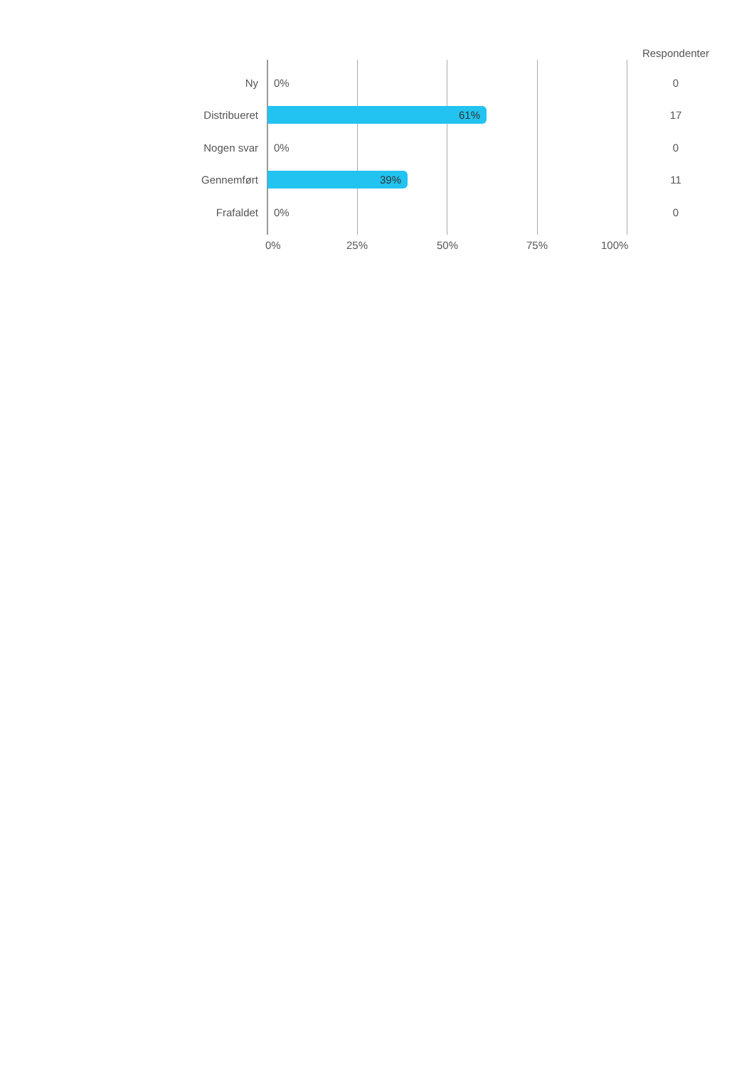Respondenter
Ny 0% 0
Distribueret 61% 17
Nogen svar 0% 0
Gennemført 39% 11
Frafaldet 0% 0
0% 25% 50% 75% 100%